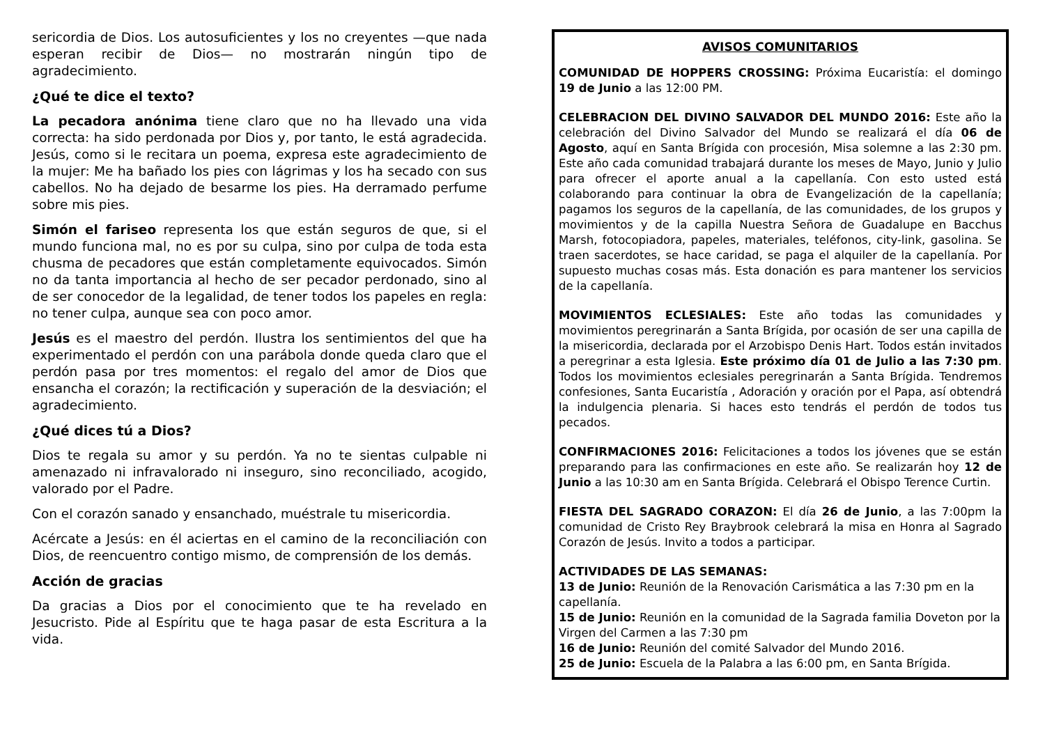sericordia de Dios. Los autosuficientes y los no creyentes —que nada esperan recibir de Dios— no mostrarán ningún tipo de agradecimiento.
¿Qué te dice el texto?
La pecadora anónima tiene claro que no ha llevado una vida correcta: ha sido perdonada por Dios y, por tanto, le está agradecida. Jesús, como si le recitara un poema, expresa este agradecimiento de la mujer: Me ha bañado los pies con lágrimas y los ha secado con sus cabellos. No ha dejado de besarme los pies. Ha derramado perfume sobre mis pies.
Simón el fariseo representa los que están seguros de que, si el mundo funciona mal, no es por su culpa, sino por culpa de toda esta chusma de pecadores que están completamente equivocados. Simón no da tanta importancia al hecho de ser pecador perdonado, sino al de ser conocedor de la legalidad, de tener todos los papeles en regla: no tener culpa, aunque sea con poco amor.
Jesús es el maestro del perdón. Ilustra los sentimientos del que ha experimentado el perdón con una parábola donde queda claro que el perdón pasa por tres momentos: el regalo del amor de Dios que ensancha el corazón; la rectificación y superación de la desviación; el agradecimiento.
¿Qué dices tú a Dios?
Dios te regala su amor y su perdón. Ya no te sientas culpable ni amenazado ni infravalorado ni inseguro, sino reconciliado, acogido, valorado por el Padre.
Con el corazón sanado y ensanchado, muéstrale tu misericordia.
Acércate a Jesús: en él aciertas en el camino de la reconciliación con Dios, de reencuentro contigo mismo, de comprensión de los demás.
Acción de gracias
Da gracias a Dios por el conocimiento que te ha revelado en Jesucristo. Pide al Espíritu que te haga pasar de esta Escritura a la vida.
AVISOS COMUNITARIOS
COMUNIDAD DE HOPPERS CROSSING: Próxima Eucaristía: el domingo 19 de Junio a las 12:00 PM.
CELEBRACION DEL DIVINO SALVADOR DEL MUNDO 2016: Este año la celebración del Divino Salvador del Mundo se realizará el día 06 de Agosto, aquí en Santa Brígida con procesión, Misa solemne a las 2:30 pm. Este año cada comunidad trabajará durante los meses de Mayo, Junio y Julio para ofrecer el aporte anual a la capellanía. Con esto usted está colaborando para continuar la obra de Evangelización de la capellanía; pagamos los seguros de la capellanía, de las comunidades, de los grupos y movimientos y de la capilla Nuestra Señora de Guadalupe en Bacchus Marsh, fotocopiadora, papeles, materiales, teléfonos, city-link, gasolina. Se traen sacerdotes, se hace caridad, se paga el alquiler de la capellanía. Por supuesto muchas cosas más. Esta donación es para mantener los servicios de la capellanía.
MOVIMIENTOS ECLESIALES: Este año todas las comunidades y movimientos peregrinarán a Santa Brígida, por ocasión de ser una capilla de la misericordia, declarada por el Arzobispo Denis Hart. Todos están invitados a peregrinar a esta Iglesia. Este próximo día 01 de Julio a las 7:30 pm. Todos los movimientos eclesiales peregrinarán a Santa Brígida. Tendremos confesiones, Santa Eucaristía , Adoración y oración por el Papa, así obtendrá la indulgencia plenaria. Si haces esto tendrás el perdón de todos tus pecados.
CONFIRMACIONES 2016: Felicitaciones a todos los jóvenes que se están preparando para las confirmaciones en este año. Se realizarán hoy 12 de Junio a las 10:30 am en Santa Brígida. Celebrará el Obispo Terence Curtin.
FIESTA DEL SAGRADO CORAZON: El día 26 de Junio, a las 7:00pm la comunidad de Cristo Rey Braybrook celebrará la misa en Honra al Sagrado Corazón de Jesús. Invito a todos a participar.
ACTIVIDADES DE LAS SEMANAS:
13 de Junio: Reunión de la Renovación Carismática a las 7:30 pm en la capellanía.
15 de Junio: Reunión en la comunidad de la Sagrada familia Doveton por la Virgen del Carmen a las 7:30 pm
16 de Junio: Reunión del comité Salvador del Mundo 2016.
25 de Junio: Escuela de la Palabra a las 6:00 pm, en Santa Brígida.